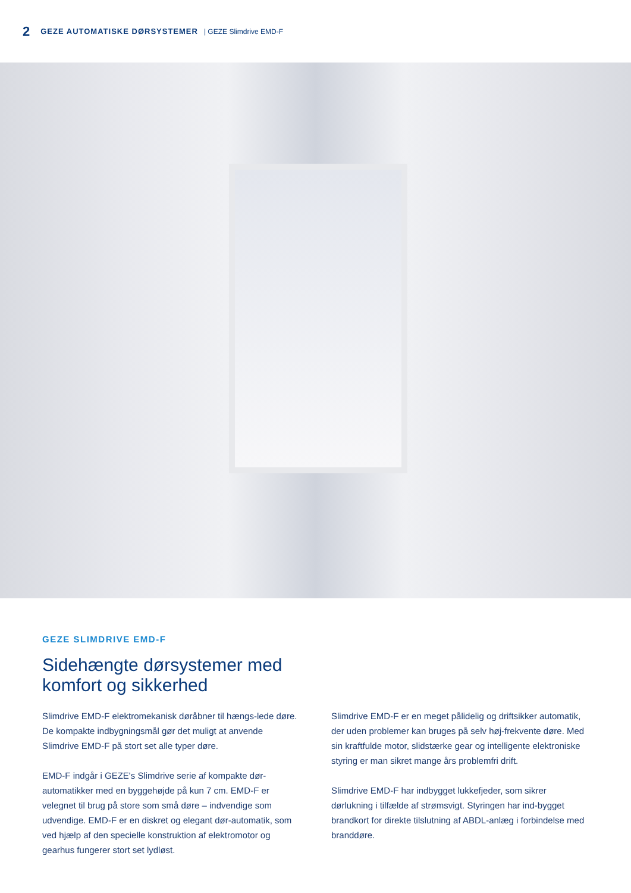2 GEZE AUTOMATISKE DØRSYSTEMER | GEZE Slimdrive EMD-F
GEZE SLIMDRIVE EMD-F
Sidehængte dørsystemer med
komfort og sikkerhed
Slimdrive EMD-F elektromekanisk døråbner til hængs-lede døre. De kompakte indbygningsmål gør det muligt at anvende Slimdrive EMD-F på stort set alle typer døre.
EMD-F indgår i GEZE's Slimdrive serie af kompakte dør-automatikker med en byggehøjde på kun 7 cm. EMD-F er velegnet til brug på store som små døre – indvendige som udvendige. EMD-F er en diskret og elegant dør-automatik, som ved hjælp af den specielle konstruktion af elektromotor og gearhus fungerer stort set lydløst.
Slimdrive EMD-F er en meget pålidelig og driftsikker automatik, der uden problemer kan bruges på selv høj-frekvente døre. Med sin kraftfulde motor, slidstærke gear og intelligente elektroniske styring er man sikret mange års problemfri drift.
Slimdrive EMD-F har indbygget lukkefjeder, som sikrer dørlukning i tilfælde af strømsvigt. Styringen har ind-bygget brandkort for direkte tilslutning af ABDL-anlæg i forbindelse med branddøre.